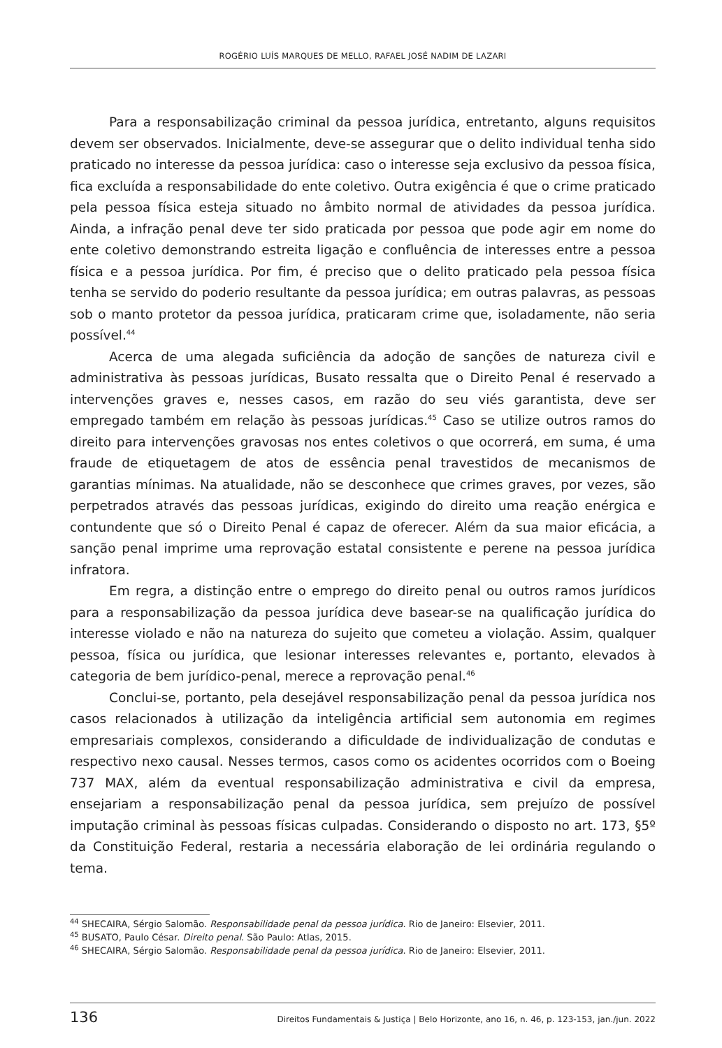ROGÉRIO LUÍS MARQUES DE MELLO, RAFAEL JOSÉ NADIM DE LAZARI
Para a responsabilização criminal da pessoa jurídica, entretanto, alguns requisitos devem ser observados. Inicialmente, deve-se assegurar que o delito individual tenha sido praticado no interesse da pessoa jurídica: caso o interesse seja exclusivo da pessoa física, fica excluída a responsabilidade do ente coletivo. Outra exigência é que o crime praticado pela pessoa física esteja situado no âmbito normal de atividades da pessoa jurídica. Ainda, a infração penal deve ter sido praticada por pessoa que pode agir em nome do ente coletivo demonstrando estreita ligação e confluência de interesses entre a pessoa física e a pessoa jurídica. Por fim, é preciso que o delito praticado pela pessoa física tenha se servido do poderio resultante da pessoa jurídica; em outras palavras, as pessoas sob o manto protetor da pessoa jurídica, praticaram crime que, isoladamente, não seria possível.<sup>44</sup>
Acerca de uma alegada suficiência da adoção de sanções de natureza civil e administrativa às pessoas jurídicas, Busato ressalta que o Direito Penal é reservado a intervenções graves e, nesses casos, em razão do seu viés garantista, deve ser empregado também em relação às pessoas jurídicas.<sup>45</sup> Caso se utilize outros ramos do direito para intervenções gravosas nos entes coletivos o que ocorrerá, em suma, é uma fraude de etiquetagem de atos de essência penal travestidos de mecanismos de garantias mínimas. Na atualidade, não se desconhece que crimes graves, por vezes, são perpetrados através das pessoas jurídicas, exigindo do direito uma reação enérgica e contundente que só o Direito Penal é capaz de oferecer. Além da sua maior eficácia, a sanção penal imprime uma reprovação estatal consistente e perene na pessoa jurídica infratora.
Em regra, a distinção entre o emprego do direito penal ou outros ramos jurídicos para a responsabilização da pessoa jurídica deve basear-se na qualificação jurídica do interesse violado e não na natureza do sujeito que cometeu a violação. Assim, qualquer pessoa, física ou jurídica, que lesionar interesses relevantes e, portanto, elevados à categoria de bem jurídico-penal, merece a reprovação penal.<sup>46</sup>
Conclui-se, portanto, pela desejável responsabilização penal da pessoa jurídica nos casos relacionados à utilização da inteligência artificial sem autonomia em regimes empresariais complexos, considerando a dificuldade de individualização de condutas e respectivo nexo causal. Nesses termos, casos como os acidentes ocorridos com o Boeing 737 MAX, além da eventual responsabilização administrativa e civil da empresa, ensejariam a responsabilização penal da pessoa jurídica, sem prejuízo de possível imputação criminal às pessoas físicas culpadas. Considerando o disposto no art. 173, §5º da Constituição Federal, restaria a necessária elaboração de lei ordinária regulando o tema.
<sup>44</sup> SHECAIRA, Sérgio Salomão. Responsabilidade penal da pessoa jurídica. Rio de Janeiro: Elsevier, 2011.
<sup>45</sup> BUSATO, Paulo César. Direito penal. São Paulo: Atlas, 2015.
<sup>46</sup> SHECAIRA, Sérgio Salomão. Responsabilidade penal da pessoa jurídica. Rio de Janeiro: Elsevier, 2011.
136 Direitos Fundamentais & Justiça | Belo Horizonte, ano 16, n. 46, p. 123-153, jan./jun. 2022